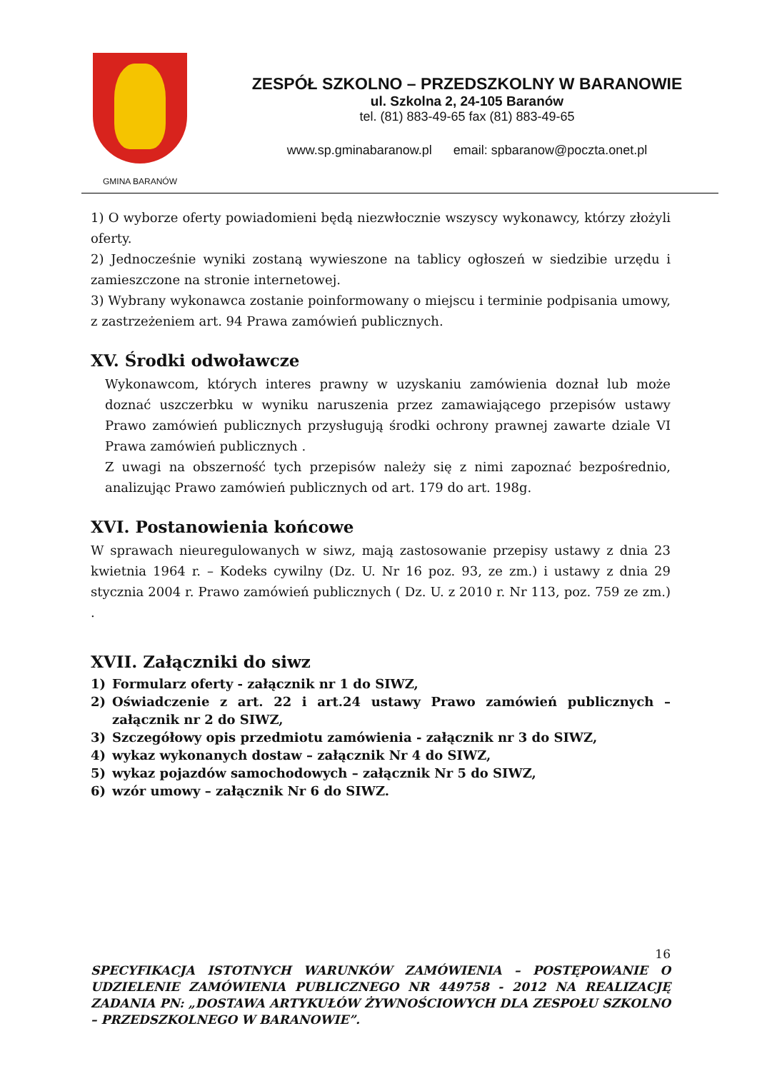GMINA BARANÓW
ZESPÓŁ SZKOLNO – PRZEDSZKOLNY W BARANOWIE
ul. Szkolna 2, 24-105 Baranów
tel. (81) 883-49-65 fax (81) 883-49-65
www.sp.gminabaranow.pl email: spbaranow@poczta.onet.pl
1) O wyborze oferty powiadomieni będą niezwłocznie wszyscy wykonawcy, którzy złożyli oferty.
2) Jednocześnie wyniki zostaną wywieszone na tablicy ogłoszeń w siedzibie urzędu i zamieszczone na stronie internetowej.
3) Wybrany wykonawca zostanie poinformowany o miejscu i terminie podpisania umowy, z zastrzeżeniem art. 94 Prawa zamówień publicznych.
XV. Środki odwoławcze
Wykonawcom, których interes prawny w uzyskaniu zamówienia doznał lub może doznać uszczerbku w wyniku naruszenia przez zamawiającego przepisów ustawy Prawo zamówień publicznych przysługują środki ochrony prawnej zawarte dziale VI Prawa zamówień publicznych .
Z uwagi na obszerność tych przepisów należy się z nimi zapoznać bezpośrednio, analizując Prawo zamówień publicznych od art. 179 do art. 198g.
XVI. Postanowienia końcowe
W sprawach nieuregulowanych w siwz, mają zastosowanie przepisy ustawy z dnia 23 kwietnia 1964 r. – Kodeks cywilny (Dz. U. Nr 16 poz. 93, ze zm.) i ustawy z dnia 29 stycznia 2004 r. Prawo zamówień publicznych ( Dz. U. z 2010 r. Nr 113, poz. 759 ze zm.) .
XVII. Załączniki do siwz
1) Formularz oferty - załącznik nr 1 do SIWZ,
2) Oświadczenie z art. 22 i art.24 ustawy Prawo zamówień publicznych – załącznik nr 2 do SIWZ,
3) Szczegółowy opis przedmiotu zamówienia - załącznik nr 3 do SIWZ,
4) wykaz wykonanych dostaw – załącznik Nr 4 do SIWZ,
5) wykaz pojazdów samochodowych – załącznik Nr 5 do SIWZ,
6) wzór umowy – załącznik Nr 6 do SIWZ.
16
SPECYFIKACJA ISTOTNYCH WARUNKÓW ZAMÓWIENIA – POSTĘPOWANIE O UDZIELENIE ZAMÓWIENIA PUBLICZNEGO NR 449758 - 2012 NA REALIZACJĘ ZADANIA PN: „DOSTAWA ARTYKUŁÓW ŻYWNOŚCIOWYCH DLA ZESPOŁU SZKOLNO – PRZEDSZKOLNEGO W BARANOWIE”.